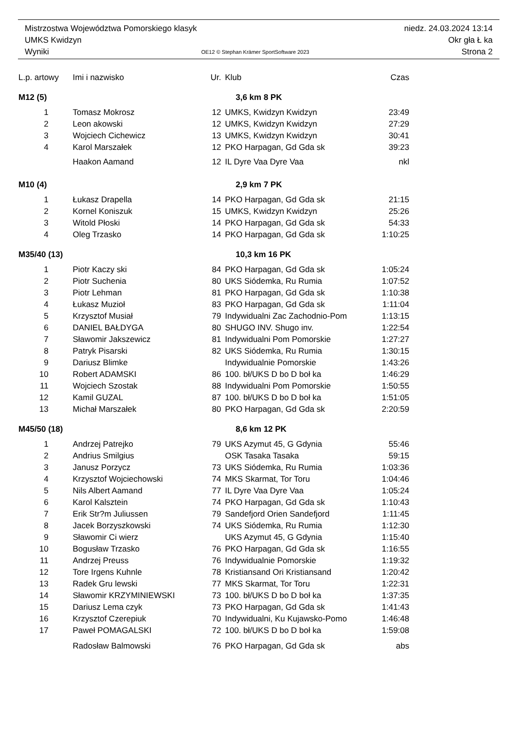Mistrzostwa Województwa Pomorskiego klasyk niedz. 24.03.2024 13:14
UMKS Kwidzyn Okr gła Ł ka
Wyniki OE12 © Stephan Krämer SportSoftware 2023 Strona 2
| L.p. artowy | Imi i nazwisko | Ur. | Klub | Czas |
| --- | --- | --- | --- | --- |
| M12 (5) | | 3,6 km 8 PK | | |
| 1 | Tomasz Mokrosz | 12 | UMKS, Kwidzyn Kwidzyn | 23:49 |
| 2 | Leon akowski | 12 | UMKS, Kwidzyn Kwidzyn | 27:29 |
| 3 | Wojciech Cichewicz | 13 | UMKS, Kwidzyn Kwidzyn | 30:41 |
| 4 | Karol Marszałek | 12 | PKO Harpagan, Gd Gda sk | 39:23 |
| | Haakon Aamand | 12 | IL Dyre Vaa Dyre Vaa | nkl |
| M10 (4) | | 2,9 km 7 PK | | |
| 1 | Łukasz Drapella | 14 | PKO Harpagan, Gd Gda sk | 21:15 |
| 2 | Kornel Koniszuk | 15 | UMKS, Kwidzyn Kwidzyn | 25:26 |
| 3 | Witold Płoski | 14 | PKO Harpagan, Gd Gda sk | 54:33 |
| 4 | Oleg Trzasko | 14 | PKO Harpagan, Gd Gda sk | 1:10:25 |
| M35/40 (13) | | 10,3 km 16 PK | | |
| 1 | Piotr Kaczy ski | 84 | PKO Harpagan, Gd Gda sk | 1:05:24 |
| 2 | Piotr Suchenia | 80 | UKS Siódemka, Ru Rumia | 1:07:52 |
| 3 | Piotr Lehman | 81 | PKO Harpagan, Gd Gda sk | 1:10:38 |
| 4 | Łukasz Muzioł | 83 | PKO Harpagan, Gd Gda sk | 1:11:04 |
| 5 | Krzysztof Musiał | 79 | Indywidualni Zac Zachodnio-Pom | 1:13:15 |
| 6 | DANIEL BAŁDYGA | 80 | SHUGO INV. Shugo inv. | 1:22:54 |
| 7 | Sławomir Jakszewicz | 81 | Indywidualni Pom Pomorskie | 1:27:27 |
| 8 | Patryk Pisarski | 82 | UKS Siódemka, Ru Rumia | 1:30:15 |
| 9 | Dariusz Blimke | | Indywidualnie Pomorskie | 1:43:26 |
| 10 | Robert ADAMSKI | 86 | 100. bł/UKS D bo D boł ka | 1:46:29 |
| 11 | Wojciech Szostak | 88 | Indywidualni Pom Pomorskie | 1:50:55 |
| 12 | Kamil GUZAL | 87 | 100. bł/UKS D bo D boł ka | 1:51:05 |
| 13 | Michał Marszałek | 80 | PKO Harpagan, Gd Gda sk | 2:20:59 |
| M45/50 (18) | | 8,6 km 12 PK | | |
| 1 | Andrzej Patrejko | 79 | UKS Azymut 45, G Gdynia | 55:46 |
| 2 | Andrius Smilgius | | OSK Tasaka Tasaka | 59:15 |
| 3 | Janusz Porzycz | 73 | UKS Siódemka, Ru Rumia | 1:03:36 |
| 4 | Krzysztof Wojciechowski | 74 | MKS Skarmat, Tor Toru | 1:04:46 |
| 5 | Nils Albert Aamand | 77 | IL Dyre Vaa Dyre Vaa | 1:05:24 |
| 6 | Karol Kalsztein | 74 | PKO Harpagan, Gd Gda sk | 1:10:43 |
| 7 | Erik Str?m Juliussen | 79 | Sandefjord Orien Sandefjord | 1:11:45 |
| 8 | Jacek Borzyszkowski | 74 | UKS Siódemka, Ru Rumia | 1:12:30 |
| 9 | Sławomir Ci wierz | | UKS Azymut 45, G Gdynia | 1:15:40 |
| 10 | Bogusław Trzasko | 76 | PKO Harpagan, Gd Gda sk | 1:16:55 |
| 11 | Andrzej Preuss | 76 | Indywidualnie Pomorskie | 1:19:32 |
| 12 | Tore Irgens Kuhnle | 78 | Kristiansand Ori Kristiansand | 1:20:42 |
| 13 | Radek Gru lewski | 77 | MKS Skarmat, Tor Toru | 1:22:31 |
| 14 | Sławomir KRZYMINIEWSKI | 73 | 100. bł/UKS D bo D boł ka | 1:37:35 |
| 15 | Dariusz Lema czyk | 73 | PKO Harpagan, Gd Gda sk | 1:41:43 |
| 16 | Krzysztof Czerepiuk | 70 | Indywidualni, Ku Kujawsko-Pomo | 1:46:48 |
| 17 | Paweł POMAGALSKI | 72 | 100. bł/UKS D bo D boł ka | 1:59:08 |
| | Radosław Balmowski | 76 | PKO Harpagan, Gd Gda sk | abs |